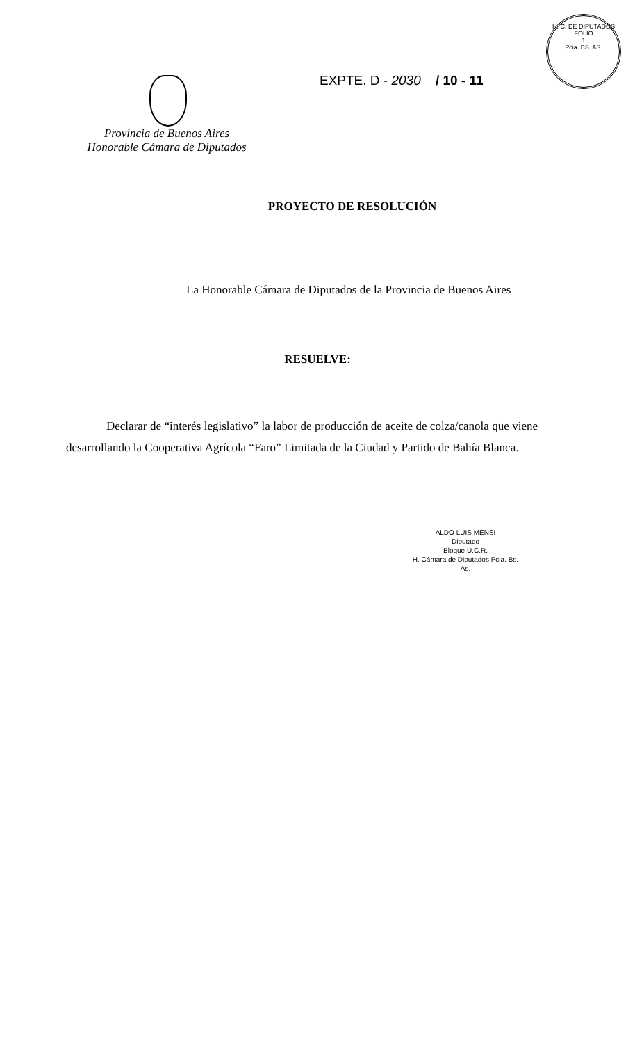EXPTE. D - 2030 / 10 - 11
H. C. DE DIPUTADOS
FOLIO
1
Pcia. BS. AS.
Provincia de Buenos Aires
Honorable Cámara de Diputados
PROYECTO DE RESOLUCIÓN
La Honorable Cámara de Diputados de la Provincia de Buenos Aires
RESUELVE:
Declarar de “interés legislativo” la labor de producción de aceite de colza/canola que viene desarrollando la Cooperativa Agrícola “Faro” Limitada de la Ciudad y Partido de Bahía Blanca.
ALDO LUIS MENSI
Diputado
Bloque U.C.R.
H. Cámara de Diputados Pcia. Bs. As.